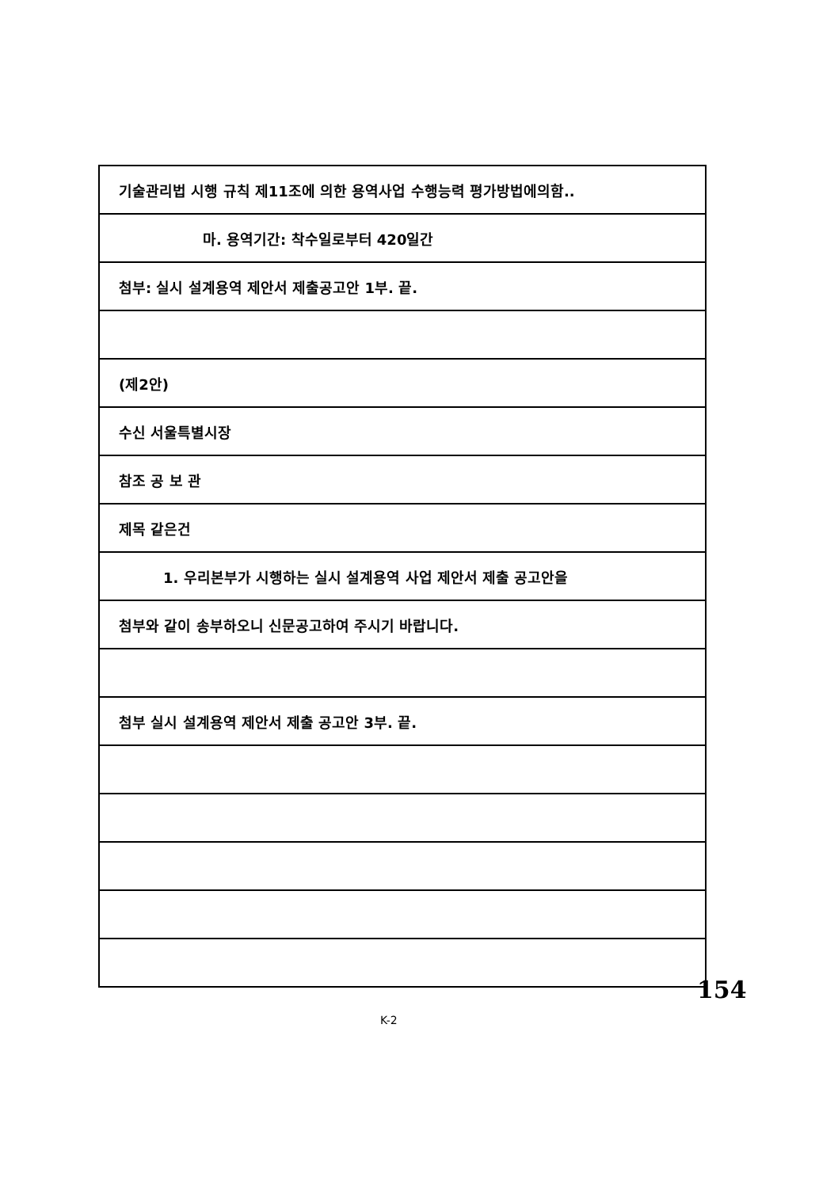기술관리법 시행 규칙 제11조에 의한 용역사업 수행능력 평가방법에의함..
마. 용역기간: 착수일로부터 420일간
첨부: 실시 설계용역 제안서 제출공고안 1부. 끝.
(제2안)
수신 서울특별시장
참조 공 보 관
제목 같은건
1. 우리본부가 시행하는 실시 설계용역 사업 제안서 제출 공고안을
첨부와 같이 송부하오니 신문공고하여 주시기 바랍니다.
첨부 실시 설계용역 제안서 제출 공고안 3부. 끝.
154
K-2